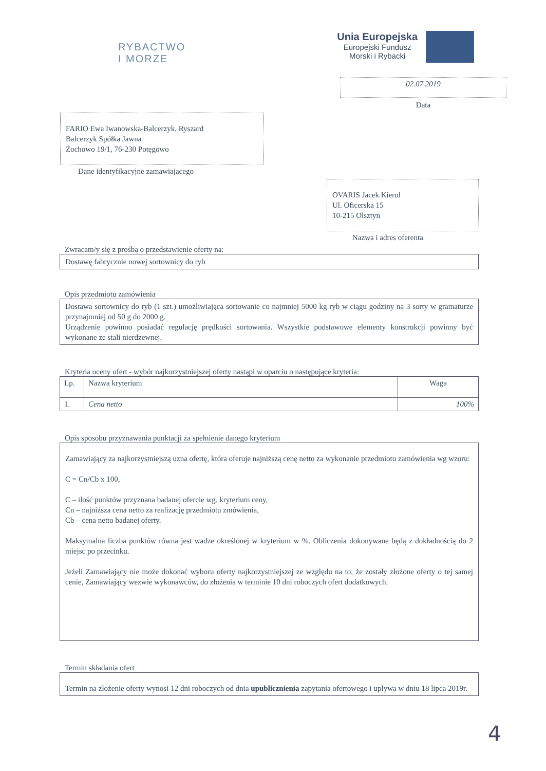RYBACTWO
I MORZE
Unia Europejska
Europejski Fundusz
Morski i Rybacki
02.07.2019
Data
FARIO Ewa Iwanowska-Balcerzyk, Ryszard
Balcerzyk Spółka Jawna
Żochowo 19/1, 76-230 Potęgowo
Dane identyfikacyjne zamawiającego
OVARIS Jacek Kierul
Ul. Oficerska 15
10-215 Olsztyn
Nazwa i adres oferenta
Zwracam/y się z prośbą o przedstawienie oferty na:
Dostawę fabrycznie nowej sortownicy do ryb
Opis przedmiotu zamówienia
Dostawa sortownicy do ryb (1 szt.) umożliwiająca sortowanie co najmniej 5000 kg ryb w ciągu godziny na 3 sorty w gramaturze przynajmniej od 50 g do 2000 g.
Urządzenie powinno posiadać regulację prędkości sortowania. Wszystkie podstawowe elementy konstrukcji powinny być wykonane ze stali nierdzewnej.
Kryteria oceny ofert - wybór najkorzystniejszej oferty nastąpi w oparciu o następujące kryteria:
| Lp. | Nazwa kryterium | Waga |
| --- | --- | --- |
| 1. | Cena netto | 100% |
Opis sposobu przyznawania punktacji za spełnienie danego kryterium
Zamawiający za najkorzystniejszą uzna ofertę, która oferuje najniższą cenę netto za wykonanie przedmiotu zamówienia wg wzoru:
C = Cn/Cb x 100,
C – ilość punktów przyznana badanej ofercie wg. kryterium ceny,
Cn – najniższa cena netto za realizację przedmiotu zmówienia,
Cb – cena netto badanej oferty.
Maksymalna liczba punktów równa jest wadze określonej w kryterium w %. Obliczenia dokonywane będą z dokładnością do 2 miejsc po przecinku.
Jeżeli Zamawiający nie może dokonać wyboru oferty najkorzystniejszej ze względu na to, że zostały złożone oferty o tej samej cenie, Zamawiający wezwie wykonawców, do złożenia w terminie 10 dni roboczych ofert dodatkowych.
Termin składania ofert
Termin na złożenie oferty wynosi 12 dni roboczych od dnia upublicznienia zapytania ofertowego i upływa w dniu 18 lipca 2019r.
4